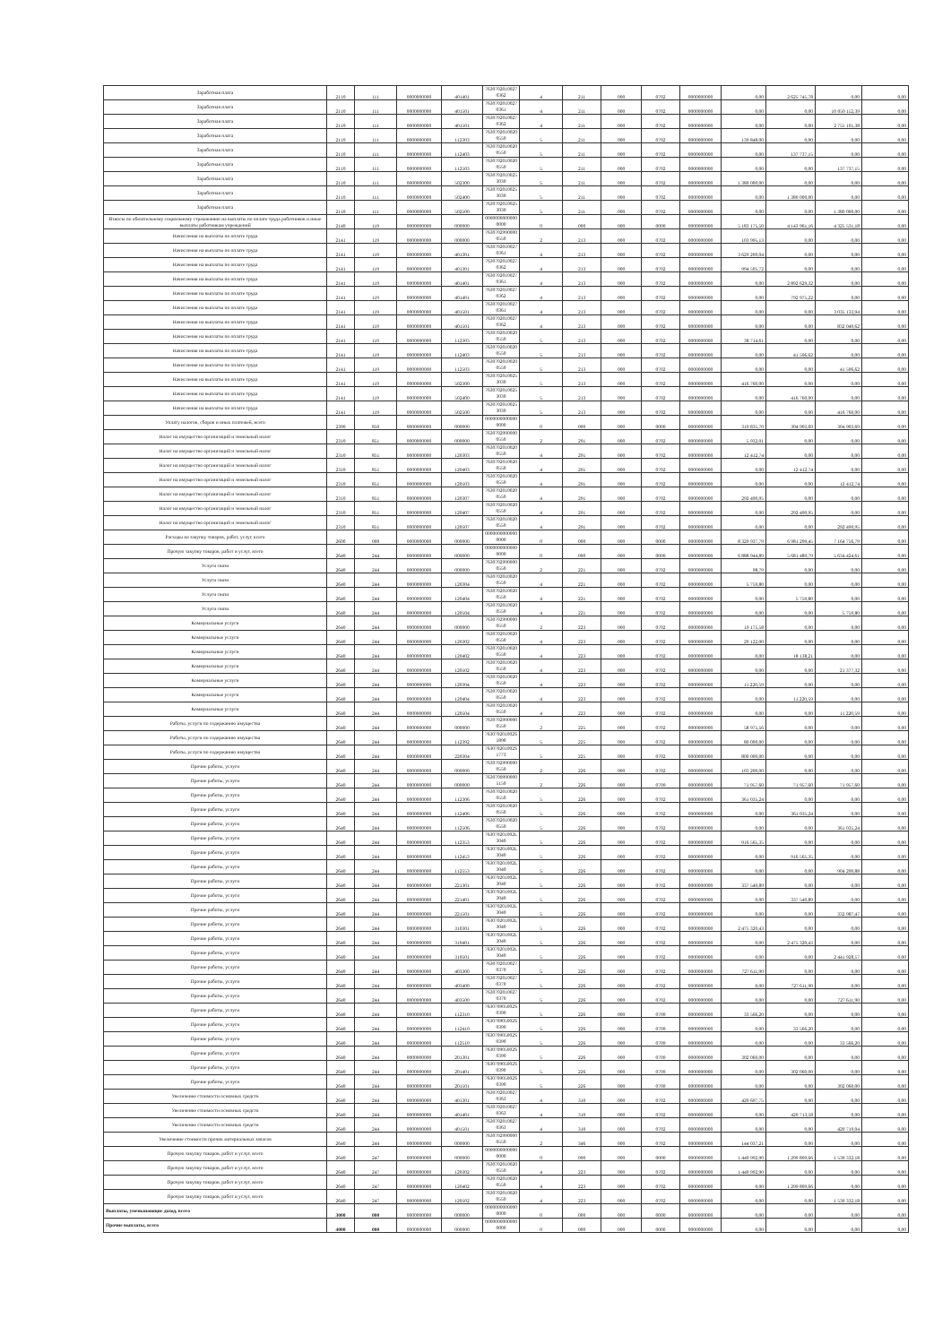| Заработная плата | 2110 | 111 | 0000000000 | 401401 | 7630702010027 0362 | 4 | 211 | 000 | 0702 | 0000000000 | 0,00 | 2 625 745,78 | 0,00 | 0,00 |
| Заработная плата | 2110 | 111 | 0000000000 | 401501 | 7630702010027 0361 | 4 | 211 | 000 | 0702 | 0000000000 | 0,00 | 0,00 | 10 050 112,39 | 0,00 |
| Заработная плата | 2110 | 111 | 0000000000 | 401501 | 7630702010027 0362 | 4 | 211 | 000 | 0702 | 0000000000 | 0,00 | 0,00 | 2 755 101,38 | 0,00 |
| Заработная плата | 2110 | 111 | 0000000000 | 112303 | 7630702010020 0550 | 5 | 211 | 000 | 0702 | 0000000000 | 139 848,00 | 0,00 | 0,00 | 0,00 |
| Заработная плата | 2110 | 111 | 0000000000 | 112403 | 7630702010020 0550 | 5 | 211 | 000 | 0702 | 0000000000 | 0,00 | 137 737,15 | 0,00 | 0,00 |
| Заработная плата | 2110 | 111 | 0000000000 | 112503 | 7630702010020 0550 | 5 | 211 | 000 | 0702 | 0000000000 | 0,00 | 0,00 | 137 737,15 | 0,00 |
| Заработная плата | 2110 | 111 | 0000000000 | 502300 | 7630702010025 3030 | 5 | 211 | 000 | 0702 | 0000000000 | 1 380 000,00 | 0,00 | 0,00 | 0,00 |
| Заработная плата | 2110 | 111 | 0000000000 | 502400 | 7630702010025 3030 | 5 | 211 | 000 | 0702 | 0000000000 | 0,00 | 1 380 000,00 | 0,00 | 0,00 |
| Заработная плата | 2110 | 111 | 0000000000 | 502500 | 7630702010025 3030 | 5 | 211 | 000 | 0702 | 0000000000 | 0,00 | 0,00 | 1 380 000,00 | 0,00 |
| Взносы по обязательному социальному страхованию на выплаты по оплате труда работников и иные выплаты работникам учреждений | 2140 | 119 | 0000000000 | 000000 | 0000000000000 0000 | 0 | 000 | 000 | 0000 | 0000000000 | 5 183 175,50 | 4 143 961,16 | 4 325 531,18 | 0,00 |
| Начисления на выплаты по оплате труда | 2141 | 119 | 0000000000 | 000000 | 7630702990000 0550 | 2 | 213 | 000 | 0702 | 0000000000 | 103 995,13 | 0,00 | 0,00 | 0,00 |
| Начисления на выплаты по оплате труда | 2141 | 119 | 0000000000 | 401301 | 7630702010027 0361 | 4 | 213 | 000 | 0702 | 0000000000 | 3 629 200,04 | 0,00 | 0,00 | 0,00 |
| Начисления на выплаты по оплате труда | 2141 | 119 | 0000000000 | 401301 | 7630702010027 0362 | 4 | 213 | 000 | 0702 | 0000000000 | 994 505,72 | 0,00 | 0,00 | 0,00 |
| Начисления на выплаты по оплате труда | 2141 | 119 | 0000000000 | 401401 | 7630702010027 0361 | 4 | 213 | 000 | 0702 | 0000000000 | 0,00 | 2 892 629,32 | 0,00 | 0,00 |
| Начисления на выплаты по оплате труда | 2141 | 119 | 0000000000 | 401401 | 7630702010027 0362 | 4 | 213 | 000 | 0702 | 0000000000 | 0,00 | 792 975,22 | 0,00 | 0,00 |
| Начисления на выплаты по оплате труда | 2141 | 119 | 0000000000 | 401501 | 7630702010027 0361 | 4 | 213 | 000 | 0702 | 0000000000 | 0,00 | 0,00 | 3 035 133,94 | 0,00 |
| Начисления на выплаты по оплате труда | 2141 | 119 | 0000000000 | 401501 | 7630702010027 0362 | 4 | 213 | 000 | 0702 | 0000000000 | 0,00 | 0,00 | 832 040,62 | 0,00 |
| Начисления на выплаты по оплате труда | 2141 | 119 | 0000000000 | 112303 | 7630702010020 0550 | 5 | 213 | 000 | 0702 | 0000000000 | 38 714,61 | 0,00 | 0,00 | 0,00 |
| Начисления на выплаты по оплате труда | 2141 | 119 | 0000000000 | 112403 | 7630702010020 0550 | 5 | 213 | 000 | 0702 | 0000000000 | 0,00 | 41 596,62 | 0,00 | 0,00 |
| Начисления на выплаты по оплате труда | 2141 | 119 | 0000000000 | 112503 | 7630702010020 0550 | 5 | 213 | 000 | 0702 | 0000000000 | 0,00 | 0,00 | 41 596,62 | 0,00 |
| Начисления на выплаты по оплате труда | 2141 | 119 | 0000000000 | 502300 | 7630702010025 3030 | 5 | 213 | 000 | 0702 | 0000000000 | 416 760,00 | 0,00 | 0,00 | 0,00 |
| Начисления на выплаты по оплате труда | 2141 | 119 | 0000000000 | 502400 | 7630702010025 3030 | 5 | 213 | 000 | 0702 | 0000000000 | 0,00 | 416 760,00 | 0,00 | 0,00 |
| Начисления на выплаты по оплате труда | 2141 | 119 | 0000000000 | 502500 | 7630702010025 3030 | 5 | 213 | 000 | 0702 | 0000000000 | 0,00 | 0,00 | 416 760,00 | 0,00 |
| Уплату налогов, сборов и иных платежей, всего | 2300 | 850 | 0000000000 | 000000 | 0000000000000 0000 | 0 | 000 | 000 | 0000 | 0000000000 | 310 835,70 | 304 903,69 | 304 903,69 | 0,00 |
| Налог на имущество организаций и земельный налог | 2310 | 851 | 0000000000 | 000000 | 7630702990000 0550 | 2 | 291 | 000 | 0702 | 0000000000 | 5 932,01 | 0,00 | 0,00 | 0,00 |
| Налог на имущество организаций и земельный налог | 2310 | 851 | 0000000000 | 120303 | 7630702010020 0550 | 4 | 291 | 000 | 0702 | 0000000000 | 12 412,74 | 0,00 | 0,00 | 0,00 |
| Налог на имущество организаций и земельный налог | 2310 | 851 | 0000000000 | 120403 | 7630702010020 0550 | 4 | 291 | 000 | 0702 | 0000000000 | 0,00 | 12 412,74 | 0,00 | 0,00 |
| Налог на имущество организаций и земельный налог | 2310 | 851 | 0000000000 | 120503 | 7630702010020 0550 | 4 | 291 | 000 | 0702 | 0000000000 | 0,00 | 0,00 | 12 412,74 | 0,00 |
| Налог на имущество организаций и земельный налог | 2310 | 851 | 0000000000 | 120307 | 7630702010020 0550 | 4 | 291 | 000 | 0702 | 0000000000 | 292 490,95 | 0,00 | 0,00 | 0,00 |
| Налог на имущество организаций и земельный налог | 2310 | 851 | 0000000000 | 120407 | 7630702010020 0550 | 4 | 291 | 000 | 0702 | 0000000000 | 0,00 | 292 490,95 | 0,00 | 0,00 |
| Налог на имущество организаций и земельный налог | 2310 | 851 | 0000000000 | 120507 | 7630702010020 0550 | 4 | 291 | 000 | 0702 | 0000000000 | 0,00 | 0,00 | 292 490,95 | 0,00 |
| Расходы на закупку товаров, работ, услуг, всего | 2600 | 000 | 0000000000 | 000000 | 0000000000000 0000 | 0 | 000 | 000 | 0000 | 0000000000 | 8 329 937,79 | 6 981 299,45 | 7 164 756,79 | 0,00 |
| Прочую закупку товаров, работ и услуг, всего | 2640 | 244 | 0000000000 | 000000 | 0000000000000 0000 | 0 | 000 | 000 | 0000 | 0000000000 | 6 888 944,89 | 5 681 489,79 | 5 634 424,61 | 0,00 |
| Услуги связи | 2640 | 244 | 0000000000 | 000000 | 7630702990000 0550 | 2 | 221 | 000 | 0702 | 0000000000 | 98,79 | 0,00 | 0,00 | 0,00 |
| Услуги связи | 2640 | 244 | 0000000000 | 120304 | 7630702010020 0550 | 4 | 221 | 000 | 0702 | 0000000000 | 5 759,80 | 0,00 | 0,00 | 0,00 |
| Услуги связи | 2640 | 244 | 0000000000 | 120404 | 7630702010020 0550 | 4 | 221 | 000 | 0702 | 0000000000 | 0,00 | 5 759,80 | 0,00 | 0,00 |
| Услуги связи | 2640 | 244 | 0000000000 | 120504 | 7630702010020 0550 | 4 | 221 | 000 | 0702 | 0000000000 | 0,00 | 0,00 | 5 759,80 | 0,00 |
| Коммунальные услуги | 2640 | 244 | 0000000000 | 000000 | 7630702990000 0550 | 2 | 223 | 000 | 0702 | 0000000000 | 19 175,58 | 0,00 | 0,00 | 0,00 |
| Коммунальные услуги | 2640 | 244 | 0000000000 | 120302 | 7630702010020 0550 | 4 | 223 | 000 | 0702 | 0000000000 | 20 122,00 | 0,00 | 0,00 | 0,00 |
| Коммунальные услуги | 2640 | 244 | 0000000000 | 120402 | 7630702010020 0550 | 4 | 223 | 000 | 0702 | 0000000000 | 0,00 | 18 138,21 | 0,00 | 0,00 |
| Коммунальные услуги | 2640 | 244 | 0000000000 | 120502 | 7630702010020 0550 | 4 | 223 | 000 | 0702 | 0000000000 | 0,00 | 0,00 | 21 377,32 | 0,00 |
| Коммунальные услуги | 2640 | 244 | 0000000000 | 120304 | 7630702010020 0550 | 4 | 223 | 000 | 0702 | 0000000000 | 11 220,59 | 0,00 | 0,00 | 0,00 |
| Коммунальные услуги | 2640 | 244 | 0000000000 | 120404 | 7630702010020 0550 | 4 | 223 | 000 | 0702 | 0000000000 | 0,00 | 11 220,59 | 0,00 | 0,00 |
| Коммунальные услуги | 2640 | 244 | 0000000000 | 120504 | 7630702010020 0550 | 4 | 223 | 000 | 0702 | 0000000000 | 0,00 | 0,00 | 11 220,59 | 0,00 |
| Работы, услуги по содержанию имущества | 2640 | 244 | 0000000000 | 000000 | 7630702990000 0550 | 2 | 225 | 000 | 0702 | 0000000000 | 58 975,56 | 0,00 | 0,00 | 0,00 |
| Работы, услуги по содержанию имущества | 2640 | 244 | 0000000000 | 112392 | 763070201002S 1890 | 5 | 225 | 000 | 0702 | 0000000000 | 80 000,00 | 0,00 | 0,00 | 0,00 |
| Работы, услуги по содержанию имущества | 2640 | 244 | 0000000000 | 220304 | 763070201002S 1773 | 5 | 225 | 000 | 0702 | 0000000000 | 800 000,00 | 0,00 | 0,00 | 0,00 |
| Прочие работы, услуги | 2640 | 244 | 0000000000 | 000000 | 7630702990000 0550 | 2 | 226 | 000 | 0702 | 0000000000 | 103 200,00 | 0,00 | 0,00 | 0,00 |
| Прочие работы, услуги | 2640 | 244 | 0000000000 | 000000 | 7630709990000 5150 | 2 | 226 | 000 | 0709 | 0000000000 | 71 957,60 | 71 957,60 | 71 957,60 | 0,00 |
| Прочие работы, услуги | 2640 | 244 | 0000000000 | 112306 | 7630702010020 0550 | 5 | 226 | 000 | 0702 | 0000000000 | 361 035,24 | 0,00 | 0,00 | 0,00 |
| Прочие работы, услуги | 2640 | 244 | 0000000000 | 112406 | 7630702010020 0550 | 5 | 226 | 000 | 0702 | 0000000000 | 0,00 | 361 035,24 | 0,00 | 0,00 |
| Прочие работы, услуги | 2640 | 244 | 0000000000 | 112506 | 7630702010020 0550 | 5 | 226 | 000 | 0702 | 0000000000 | 0,00 | 0,00 | 361 035,24 | 0,00 |
| Прочие работы, услуги | 2640 | 244 | 0000000000 | 112353 | 763070201002L 3040 | 5 | 226 | 000 | 0702 | 0000000000 | 916 565,35 | 0,00 | 0,00 | 0,00 |
| Прочие работы, услуги | 2640 | 244 | 0000000000 | 112453 | 763070201002L 3040 | 5 | 226 | 000 | 0702 | 0000000000 | 0,00 | 916 565,35 | 0,00 | 0,00 |
| Прочие работы, услуги | 2640 | 244 | 0000000000 | 112553 | 763070201002L 3040 | 5 | 226 | 000 | 0702 | 0000000000 | 0,00 | 0,00 | 904 200,88 | 0,00 |
| Прочие работы, услуги | 2640 | 244 | 0000000000 | 221301 | 763070201002L 3040 | 5 | 226 | 000 | 0702 | 0000000000 | 337 540,89 | 0,00 | 0,00 | 0,00 |
| Прочие работы, услуги | 2640 | 244 | 0000000000 | 221401 | 763070201002L 3040 | 5 | 226 | 000 | 0702 | 0000000000 | 0,00 | 337 540,89 | 0,00 | 0,00 |
| Прочие работы, услуги | 2640 | 244 | 0000000000 | 221501 | 763070201002L 3040 | 5 | 226 | 000 | 0702 | 0000000000 | 0,00 | 0,00 | 332 987,47 | 0,00 |
| Прочие работы, услуги | 2640 | 244 | 0000000000 | 310301 | 763070201002L 3040 | 5 | 226 | 000 | 0702 | 0000000000 | 2 475 320,43 | 0,00 | 0,00 | 0,00 |
| Прочие работы, услуги | 2640 | 244 | 0000000000 | 310401 | 763070201002L 3040 | 5 | 226 | 000 | 0702 | 0000000000 | 0,00 | 2 475 320,43 | 0,00 | 0,00 |
| Прочие работы, услуги | 2640 | 244 | 0000000000 | 310501 | 763070201002L 3040 | 5 | 226 | 000 | 0702 | 0000000000 | 0,00 | 0,00 | 2 441 928,57 | 0,00 |
| Прочие работы, услуги | 2640 | 244 | 0000000000 | 403300 | 7630702010027 0370 | 5 | 226 | 000 | 0702 | 0000000000 | 727 611,90 | 0,00 | 0,00 | 0,00 |
| Прочие работы, услуги | 2640 | 244 | 0000000000 | 403400 | 7630702010027 0370 | 5 | 226 | 000 | 0702 | 0000000000 | 0,00 | 727 611,90 | 0,00 | 0,00 |
| Прочие работы, услуги | 2640 | 244 | 0000000000 | 403500 | 7630702010027 0370 | 5 | 226 | 000 | 0702 | 0000000000 | 0,00 | 0,00 | 727 611,90 | 0,00 |
| Прочие работы, услуги | 2640 | 244 | 0000000000 | 112310 | 763070905002S 0390 | 5 | 226 | 000 | 0709 | 0000000000 | 33 566,20 | 0,00 | 0,00 | 0,00 |
| Прочие работы, услуги | 2640 | 244 | 0000000000 | 112410 | 763070905002S 0390 | 5 | 226 | 000 | 0709 | 0000000000 | 0,00 | 33 566,20 | 0,00 | 0,00 |
| Прочие работы, услуги | 2640 | 244 | 0000000000 | 112510 | 763070905002S 0390 | 5 | 226 | 000 | 0709 | 0000000000 | 0,00 | 0,00 | 33 566,20 | 0,00 |
| Прочие работы, услуги | 2640 | 244 | 0000000000 | 201301 | 763070905002S 0390 | 5 | 226 | 000 | 0709 | 0000000000 | 302 060,00 | 0,00 | 0,00 | 0,00 |
| Прочие работы, услуги | 2640 | 244 | 0000000000 | 201401 | 763070905002S 0390 | 5 | 226 | 000 | 0709 | 0000000000 | 0,00 | 302 060,00 | 0,00 | 0,00 |
| Прочие работы, услуги | 2640 | 244 | 0000000000 | 201501 | 763070905002S 0390 | 5 | 226 | 000 | 0709 | 0000000000 | 0,00 | 0,00 | 302 060,00 | 0,00 |
| Увеличение стоимости основных средств | 2640 | 244 | 0000000000 | 401301 | 7630702010027 0363 | 4 | 310 | 000 | 0702 | 0000000000 | 420 697,75 | 0,00 | 0,00 | 0,00 |
| Увеличение стоимости основных средств | 2640 | 244 | 0000000000 | 401401 | 7630702010027 0363 | 4 | 310 | 000 | 0702 | 0000000000 | 0,00 | 420 713,58 | 0,00 | 0,00 |
| Увеличение стоимости основных средств | 2640 | 244 | 0000000000 | 401501 | 7630702010027 0363 | 4 | 310 | 000 | 0702 | 0000000000 | 0,00 | 0,00 | 420 719,04 | 0,00 |
| Увеличение стоимости прочих материальных запасов | 2640 | 244 | 0000000000 | 000000 | 7630702990000 0550 | 2 | 346 | 000 | 0702 | 0000000000 | 144 037,21 | 0,00 | 0,00 | 0,00 |
| Прочую закупку товаров, работ и услуг, всего | 2640 | 247 | 0000000000 | 000000 | 0000000000000 0000 | 0 | 000 | 000 | 0000 | 0000000000 | 1 440 992,90 | 1 299 809,66 | 1 530 332,18 | 0,00 |
| Прочую закупку товаров, работ и услуг, всего | 2640 | 247 | 0000000000 | 120302 | 7630702010020 0550 | 4 | 223 | 000 | 0702 | 0000000000 | 1 440 992,90 | 0,00 | 0,00 | 0,00 |
| Прочую закупку товаров, работ и услуг, всего | 2640 | 247 | 0000000000 | 120402 | 7630702010020 0550 | 4 | 223 | 000 | 0702 | 0000000000 | 0,00 | 1 299 809,66 | 0,00 | 0,00 |
| Прочую закупку товаров, работ и услуг, всего | 2640 | 247 | 0000000000 | 120502 | 7630702010020 0550 | 4 | 223 | 000 | 0702 | 0000000000 | 0,00 | 0,00 | 1 530 332,18 | 0,00 |
| Выплаты, уменьшающие доход, всего | 3000 | 000 | 0000000000 | 000000 | 0000000000000 0000 | 0 | 000 | 000 | 0000 | 0000000000 | 0,00 | 0,00 | 0,00 | 0,00 |
| Прочие выплаты, всего | 4000 | 000 | 0000000000 | 000000 | 0000000000000 0000 | 0 | 000 | 000 | 0000 | 0000000000 | 0,00 | 0,00 | 0,00 | 0,00 |